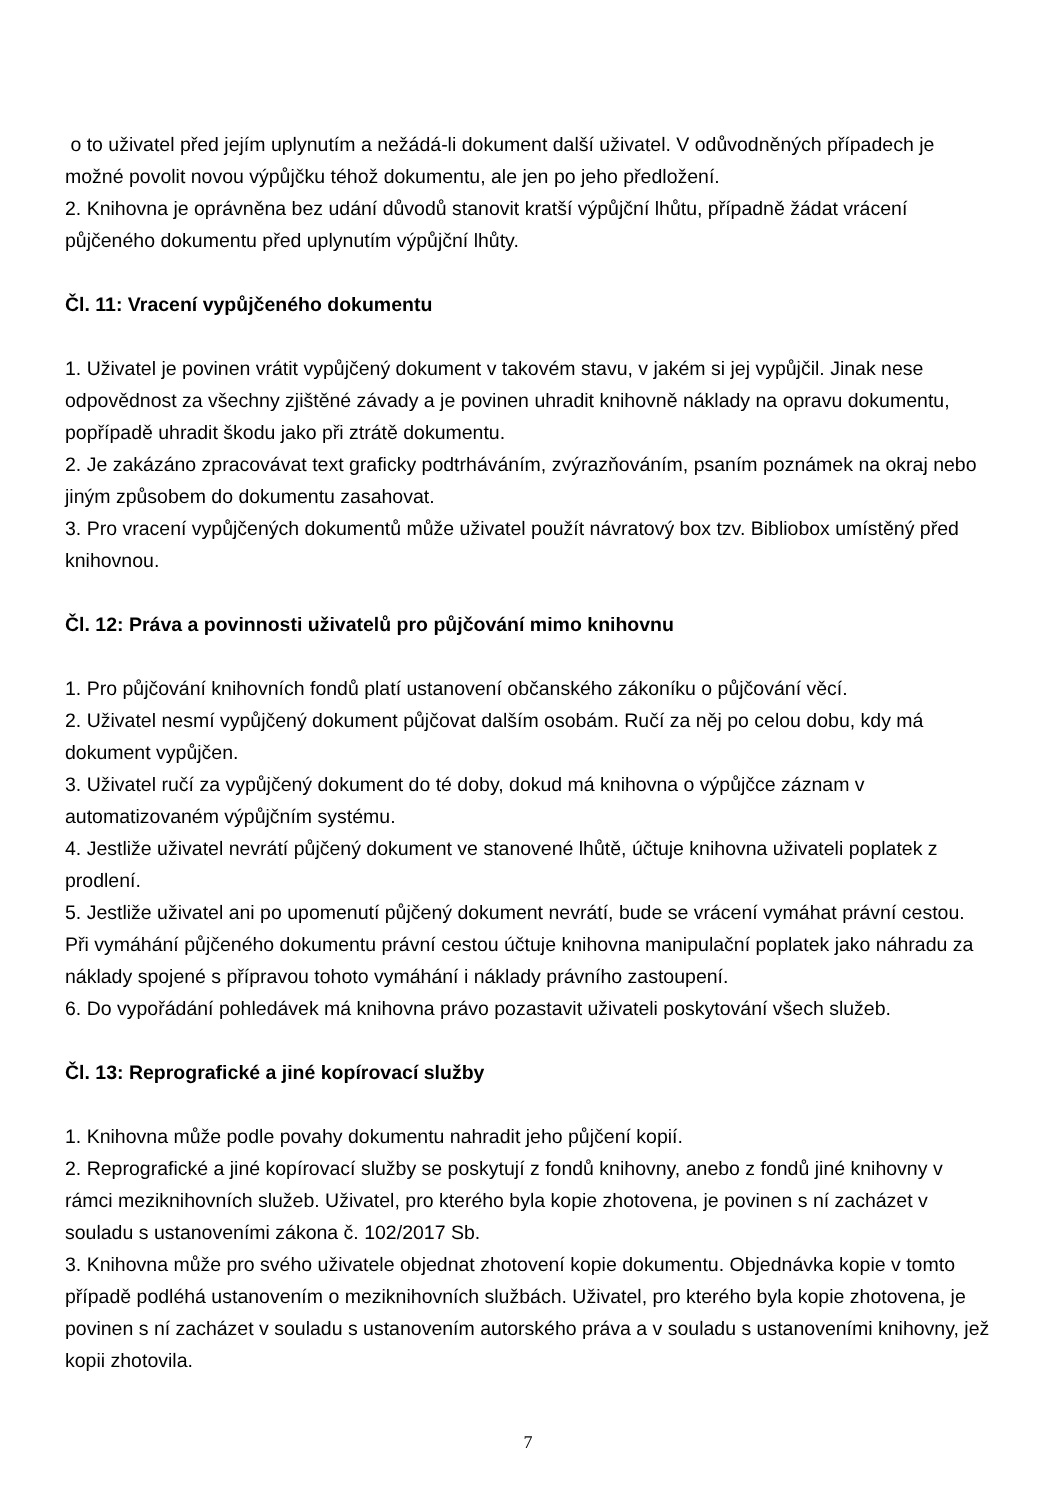o to uživatel před jejím uplynutím a nežádá-li dokument další uživatel. V odůvodněných případech je možné povolit novou výpůjčku téhož dokumentu, ale jen po jeho předložení.
2. Knihovna je oprávněna bez udání důvodů stanovit kratší výpůjční lhůtu, případně žádat vrácení půjčeného dokumentu před uplynutím výpůjční lhůty.
Čl. 11: Vracení vypůjčeného dokumentu
1. Uživatel je povinen vrátit vypůjčený dokument v takovém stavu, v jakém si jej vypůjčil. Jinak nese odpovědnost za všechny zjištěné závady a je povinen uhradit knihovně náklady na opravu dokumentu, popřípadě uhradit škodu jako při ztrátě dokumentu.
2. Je zakázáno zpracovávat text graficky podtrháváním, zvýrazňováním, psaním poznámek na okraj nebo jiným způsobem do dokumentu zasahovat.
3. Pro vracení vypůjčených dokumentů může uživatel použít návratový box tzv. Bibliobox umístěný před knihovnou.
Čl. 12: Práva a povinnosti uživatelů pro půjčování mimo knihovnu
1. Pro půjčování knihovních fondů platí ustanovení občanského zákoníku o půjčování věcí.
2. Uživatel nesmí vypůjčený dokument půjčovat dalším osobám. Ručí za něj po celou dobu, kdy má dokument vypůjčen.
3. Uživatel ručí za vypůjčený dokument do té doby, dokud má knihovna o výpůjčce záznam v automatizovaném výpůjčním systému.
4. Jestliže uživatel nevrátí půjčený dokument ve stanovené lhůtě, účtuje knihovna uživateli poplatek z prodlení.
5. Jestliže uživatel ani po upomenutí půjčený dokument nevrátí, bude se vrácení vymáhat právní cestou. Při vymáhání půjčeného dokumentu právní cestou účtuje knihovna manipulační poplatek jako náhradu za náklady spojené s přípravou tohoto vymáhání i náklady právního zastoupení.
6. Do vypořádání pohledávek má knihovna právo pozastavit uživateli poskytování všech služeb.
Čl. 13: Reprografické a jiné kopírovací služby
1. Knihovna může podle povahy dokumentu nahradit jeho půjčení kopií.
2. Reprografické a jiné kopírovací služby se poskytují z fondů knihovny, anebo z fondů jiné knihovny v rámci meziknihovních služeb. Uživatel, pro kterého byla kopie zhotovena, je povinen s ní zacházet v souladu s ustanoveními zákona č. 102/2017 Sb.
3. Knihovna může pro svého uživatele objednat zhotovení kopie dokumentu. Objednávka kopie v tomto případě podléhá ustanovením o meziknihovních službách. Uživatel, pro kterého byla kopie zhotovena, je povinen s ní zacházet v souladu s ustanovením autorského práva a v souladu s ustanoveními knihovny, jež kopii zhotovila.
7